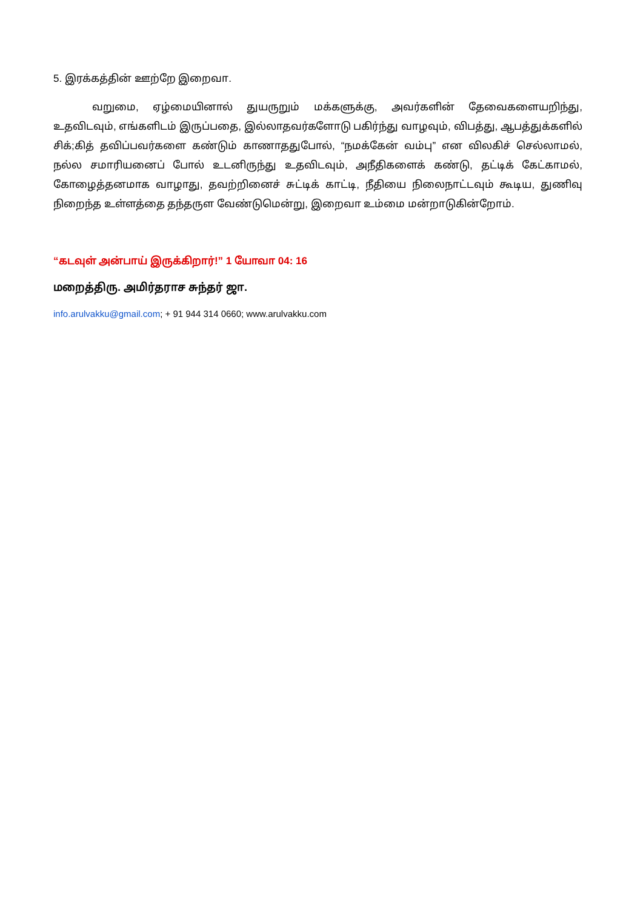5. இரக்கத்தின் ஊற்றே இறைவா.
வறுமை, ஏழ்மையினால் துயருறும் மக்களுக்கு, அவர்களின் தேவைகளையறிந்து, உதவிடவும், எங்களிடம் இருப்பதை, இல்லாதவர்களோடு பகிர்ந்து வாழவும், விபத்து, ஆபத்துக்களில் சிக்;கித் தவிப்பவர்களை கண்டும் காணாததுபோல், “நமக்கேன் வம்பு” என விலகிச் செல்லாமல், நல்ல சமாரியனைப் போல் உடனிருந்து உதவிடவும், அநீதிகளைக் கண்டு, தட்டிக் கேட்காமல், கோழைத்தனமாக வாழாது, தவற்றினைச் சுட்டிக் காட்டி, நீதியை நிலைநாட்டவும் கூடிய, துணிவு நிறைந்த உள்ளத்தை தந்தருள வேண்டுமென்று, இறைவா உம்மை மன்றாடுகின்றோம்.
“கடவுள் அன்பாய் இருக்கிறார்!” 1 யோவா 04: 16
மறைத்திரு. அமிர்தராச சுந்தர் ஜா.
info.arulvakku@gmail.com; + 91 944 314 0660; www.arulvakku.com